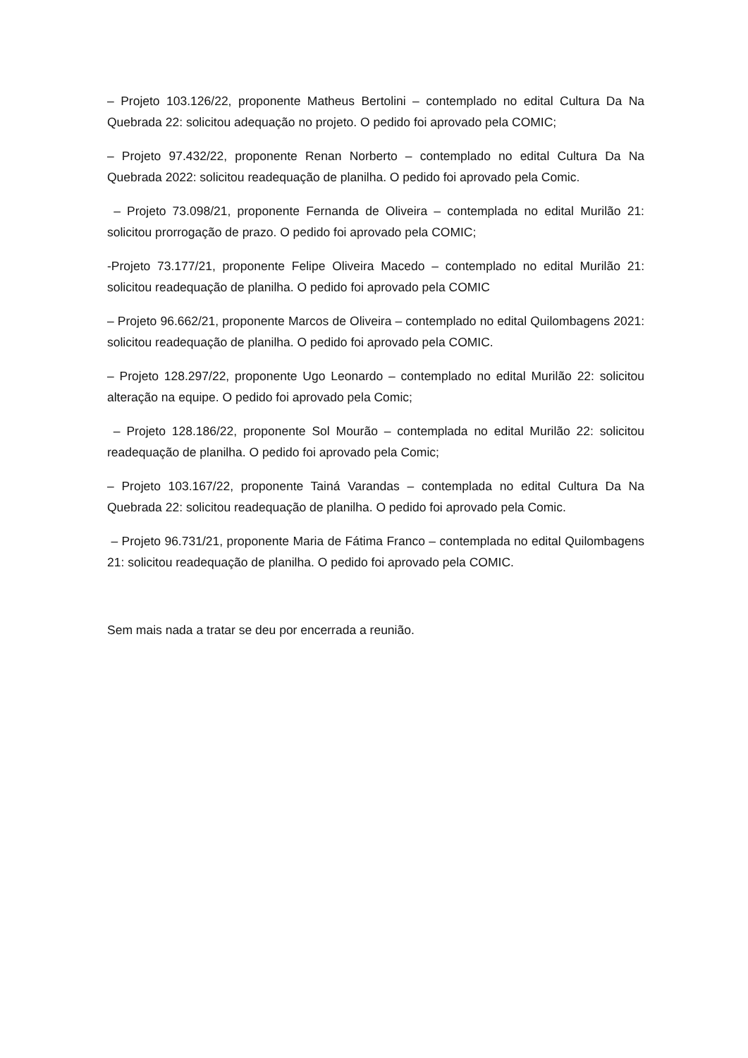– Projeto 103.126/22, proponente Matheus Bertolini – contemplado no edital Cultura Da Na Quebrada 22: solicitou adequação no projeto. O pedido foi aprovado pela COMIC;
– Projeto 97.432/22, proponente Renan Norberto – contemplado no edital Cultura Da Na Quebrada 2022: solicitou readequação de planilha. O pedido foi aprovado pela Comic.
– Projeto 73.098/21, proponente Fernanda de Oliveira – contemplada no edital Murilão 21: solicitou prorrogação de prazo. O pedido foi aprovado pela COMIC;
-Projeto 73.177/21, proponente Felipe Oliveira Macedo – contemplado no edital Murilão 21: solicitou readequação de planilha. O pedido foi aprovado pela COMIC
– Projeto 96.662/21, proponente Marcos de Oliveira – contemplado no edital Quilombagens 2021: solicitou readequação de planilha. O pedido foi aprovado pela COMIC.
– Projeto 128.297/22, proponente Ugo Leonardo – contemplado no edital Murilão 22: solicitou alteração na equipe. O pedido foi aprovado pela Comic;
– Projeto 128.186/22, proponente Sol Mourão – contemplada no edital Murilão 22: solicitou readequação de planilha. O pedido foi aprovado pela Comic;
– Projeto 103.167/22, proponente Tainá Varandas – contemplada no edital Cultura Da Na Quebrada 22: solicitou readequação de planilha. O pedido foi aprovado pela Comic.
– Projeto 96.731/21, proponente Maria de Fátima Franco – contemplada no edital Quilombagens 21: solicitou readequação de planilha. O pedido foi aprovado pela COMIC.
Sem mais nada a tratar se deu por encerrada a reunião.